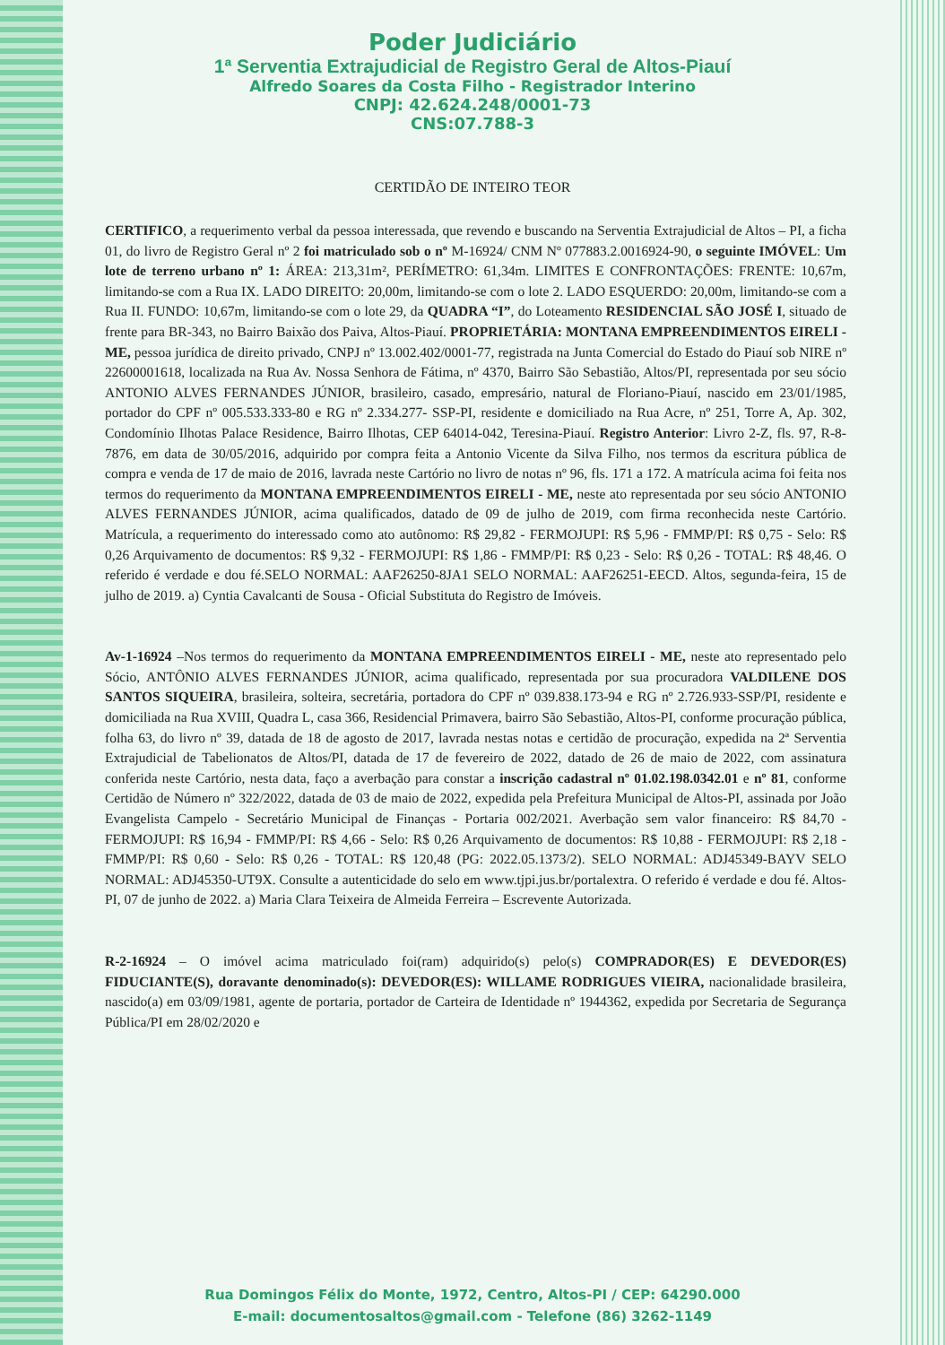Poder Judiciário
1ª Serventia Extrajudicial de Registro Geral de Altos-Piauí
Alfredo Soares da Costa Filho - Registrador Interino
CNPJ: 42.624.248/0001-73
CNS:07.788-3
CERTIDÃO DE INTEIRO TEOR
CERTIFICO, a requerimento verbal da pessoa interessada, que revendo e buscando na Serventia Extrajudicial de Altos – PI, a ficha 01, do livro de Registro Geral nº 2 foi matriculado sob o nº M-16924/ CNM Nº 077883.2.0016924-90, o seguinte IMÓVEL: Um lote de terreno urbano nº 1: ÁREA: 213,31m², PERÍMETRO: 61,34m. LIMITES E CONFRONTAÇÕES: FRENTE: 10,67m, limitando-se com a Rua IX. LADO DIREITO: 20,00m, limitando-se com o lote 2. LADO ESQUERDO: 20,00m, limitando-se com a Rua II. FUNDO: 10,67m, limitando-se com o lote 29, da QUADRA “I”, do Loteamento RESIDENCIAL SÃO JOSÉ I, situado de frente para BR-343, no Bairro Baixão dos Paiva, Altos-Piauí. PROPRIETÁRIA: MONTANA EMPREENDIMENTOS EIRELI - ME, pessoa jurídica de direito privado, CNPJ nº 13.002.402/0001-77, registrada na Junta Comercial do Estado do Piauí sob NIRE nº 22600001618, localizada na Rua Av. Nossa Senhora de Fátima, nº 4370, Bairro São Sebastião, Altos/PI, representada por seu sócio ANTONIO ALVES FERNANDES JÚNIOR, brasileiro, casado, empresário, natural de Floriano-Piauí, nascido em 23/01/1985, portador do CPF nº 005.533.333-80 e RG nº 2.334.277- SSP-PI, residente e domiciliado na Rua Acre, nº 251, Torre A, Ap. 302, Condomínio Ilhotas Palace Residence, Bairro Ilhotas, CEP 64014-042, Teresina-Piauí. Registro Anterior: Livro 2-Z, fls. 97, R-8-7876, em data de 30/05/2016, adquirido por compra feita a Antonio Vicente da Silva Filho, nos termos da escritura pública de compra e venda de 17 de maio de 2016, lavrada neste Cartório no livro de notas nº 96, fls. 171 a 172. A matrícula acima foi feita nos termos do requerimento da MONTANA EMPREENDIMENTOS EIRELI - ME, neste ato representada por seu sócio ANTONIO ALVES FERNANDES JÚNIOR, acima qualificados, datado de 09 de julho de 2019, com firma reconhecida neste Cartório. Matrícula, a requerimento do interessado como ato autônomo: R$ 29,82 - FERMOJUPI: R$ 5,96 - FMMP/PI: R$ 0,75 - Selo: R$ 0,26 Arquivamento de documentos: R$ 9,32 - FERMOJUPI: R$ 1,86 - FMMP/PI: R$ 0,23 - Selo: R$ 0,26 - TOTAL: R$ 48,46. O referido é verdade e dou fé.SELO NORMAL: AAF26250-8JA1 SELO NORMAL: AAF26251-EECD. Altos, segunda-feira, 15 de julho de 2019. a) Cyntia Cavalcanti de Sousa - Oficial Substituta do Registro de Imóveis.
Av-1-16924 –Nos termos do requerimento da MONTANA EMPREENDIMENTOS EIRELI - ME, neste ato representado pelo Sócio, ANTÔNIO ALVES FERNANDES JÚNIOR, acima qualificado, representada por sua procuradora VALDILENE DOS SANTOS SIQUEIRA, brasileira, solteira, secretária, portadora do CPF nº 039.838.173-94 e RG nº 2.726.933-SSP/PI, residente e domiciliada na Rua XVIII, Quadra L, casa 366, Residencial Primavera, bairro São Sebastião, Altos-PI, conforme procuração pública, folha 63, do livro nº 39, datada de 18 de agosto de 2017, lavrada nestas notas e certidão de procuração, expedida na 2ª Serventia Extrajudicial de Tabelionatos de Altos/PI, datada de 17 de fevereiro de 2022, datado de 26 de maio de 2022, com assinatura conferida neste Cartório, nesta data, faço a averbação para constar a inscrição cadastral nº 01.02.198.0342.01 e nº 81, conforme Certidão de Número nº 322/2022, datada de 03 de maio de 2022, expedida pela Prefeitura Municipal de Altos-PI, assinada por João Evangelista Campelo - Secretário Municipal de Finanças - Portaria 002/2021. Averbação sem valor financeiro: R$ 84,70 - FERMOJUPI: R$ 16,94 - FMMP/PI: R$ 4,66 - Selo: R$ 0,26 Arquivamento de documentos: R$ 10,88 - FERMOJUPI: R$ 2,18 - FMMP/PI: R$ 0,60 - Selo: R$ 0,26 - TOTAL: R$ 120,48 (PG: 2022.05.1373/2). SELO NORMAL: ADJ45349-BAYV SELO NORMAL: ADJ45350-UT9X. Consulte a autenticidade do selo em www.tjpi.jus.br/portalextra. O referido é verdade e dou fé. Altos-PI, 07 de junho de 2022. a) Maria Clara Teixeira de Almeida Ferreira – Escrevente Autorizada.
R-2-16924 – O imóvel acima matriculado foi(ram) adquirido(s) pelo(s) COMPRADOR(ES) E DEVEDOR(ES) FIDUCIANTE(S), doravante denominado(s): DEVEDOR(ES): WILLAME RODRIGUES VIEIRA, nacionalidade brasileira, nascido(a) em 03/09/1981, agente de portaria, portador de Carteira de Identidade nº 1944362, expedida por Secretaria de Segurança Pública/PI em 28/02/2020 e
Rua Domingos Félix do Monte, 1972, Centro, Altos-PI / CEP: 64290.000
E-mail: documentosaltos@gmail.com - Telefone (86) 3262-1149